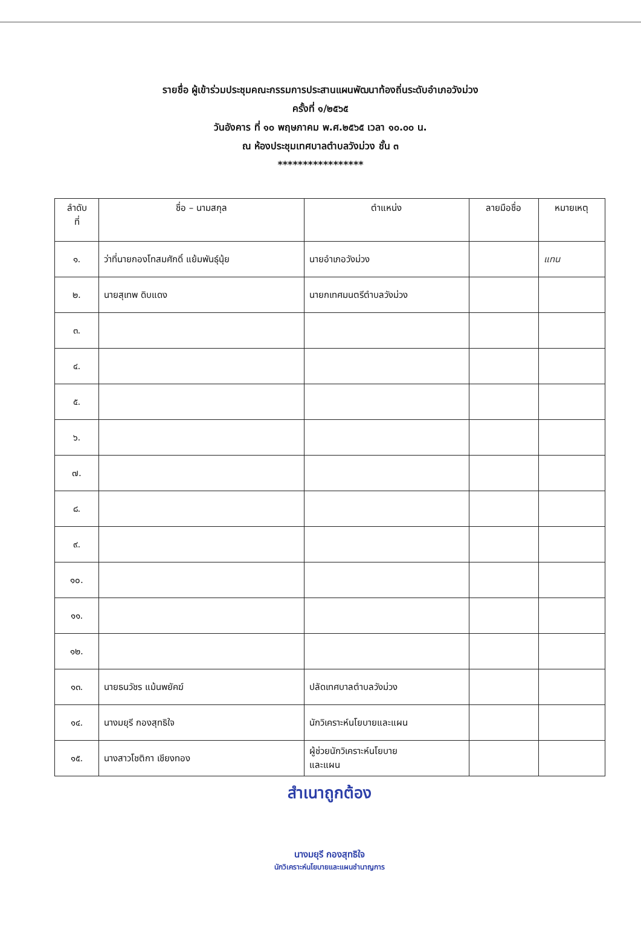รายชื่อ ผู้เข้าร่วมประชุมคณะกรรมการประสานแผนพัฒนาท้องถิ่นระดับอำเภอวังม่วง
ครั้งที่ ๑/๒๕๖๕
วันอังคาร ที่ ๑๐ พฤษภาคม พ.ศ.๒๕๖๕ เวลา ๑๐.๐๐ น.
ณ ห้องประชุมเทศบาลตำบลวังม่วง ชั้น ๓
*****************
| ลำดับ ที่ | ชื่อ – นามสกุล | ตำแหน่ง | ลายมือชื่อ | หมายเหตุ |
| --- | --- | --- | --- | --- |
| ๑. | ว่าที่นายกองโทสมศักดิ์ แย้มพันธุ์นุ้ย | นายอำเภอวังม่วง | | แทน |
| ๒. | นายสุเทพ ดิบแดง | นายกเทศมนตรีตำบลวังม่วง | | |
| ๓. | | | | |
| ๔. | | | | |
| ๕. | | | | |
| ๖. | | | | |
| ๗. | | | | |
| ๘. | | | | |
| ๙. | | | | |
| ๑๐. | | | | |
| ๑๑. | | | | |
| ๑๒. | | | | |
| ๑๓. | นายธนวัชร แม้นพยัคฆ์ | ปลัดเทศบาลตำบลวังม่วง | | |
| ๑๔. | นางมยุรี กองสุทธิใจ | นักวิเคราะห์นโยบายและแผน | | |
| ๑๕. | นางสาวโชติกา เชียงทอง | ผู้ช่วยนักวิเคราะห์นโยบาย และแผน | | |
สำเนาถูกต้อง
นางมยุรี กองสุทธิใจ
นักวิเคราะห์นโยบายและแผนชำนาญการ